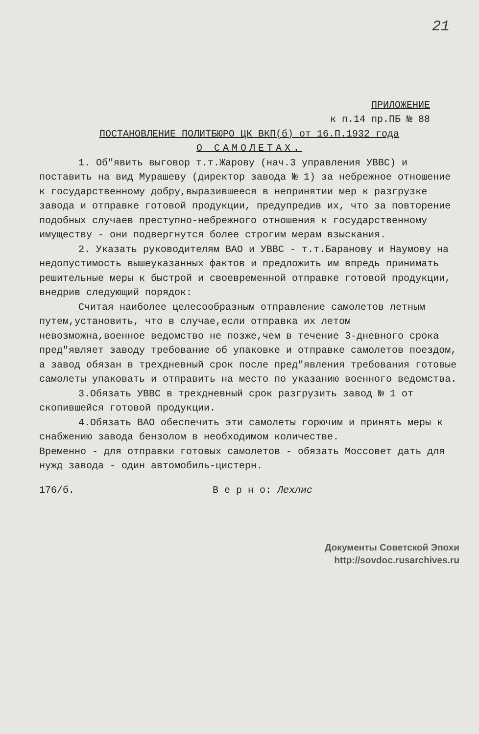21
ПРИЛОЖЕНИЕ
к п.14 пр.ПБ № 88
ПОСТАНОВЛЕНИЕ ПОЛИТБЮРО ЦК ВКП(б) от 16.П.1932 года
О САМОЛЕТАХ.
1. Об"явить выговор т.т.Жарову (нач.3 управления УВВС) и поставить на вид Мурашеву (директор завода № 1) за небрежное отношение к государственному добру,выразившееся в непринятии мер к разгрузке завода и отправке готовой продукции, предупредив их, что за повторение подобных случаев преступно-небрежного отношения к государственному имуществу - они подвергнутся более строгим мерам взыскания.
2. Указать руководителям ВАО и УВВС - т.т.Баранову и Наумову на недопустимость вышеуказанных фактов и предложить им впредь принимать решительные меры к быстрой и своевременной отправке готовой продукции, внедрив следующий порядок:
Считая наиболее целесообразным отправление самолетов летным путем,установить, что в случае,если отправка их летом невозможна,военное ведомство не позже,чем в течение 3-дневного срока пред"являет заводу требование об упаковке и отправке самолетов поездом, а завод обязан в трехдневный срок после пред"явления требования готовые самолеты упаковать и отправить на место по указанию военного ведомства.
3.Обязать УВВС в трехдневный срок разгрузить завод № 1 от скопившейся готовой продукции.
4.Обязать ВАО обеспечить эти самолеты горючим и принять меры к снабжению завода бензолом в необходимом количестве.
Временно - для отправки готовых самолетов - обязать Моссовет дать для нужд завода - один автомобиль-цистерн.
176/б. В е р н о: Лехлис
Документы Советской Эпохи
http://sovdoc.rusarchives.ru